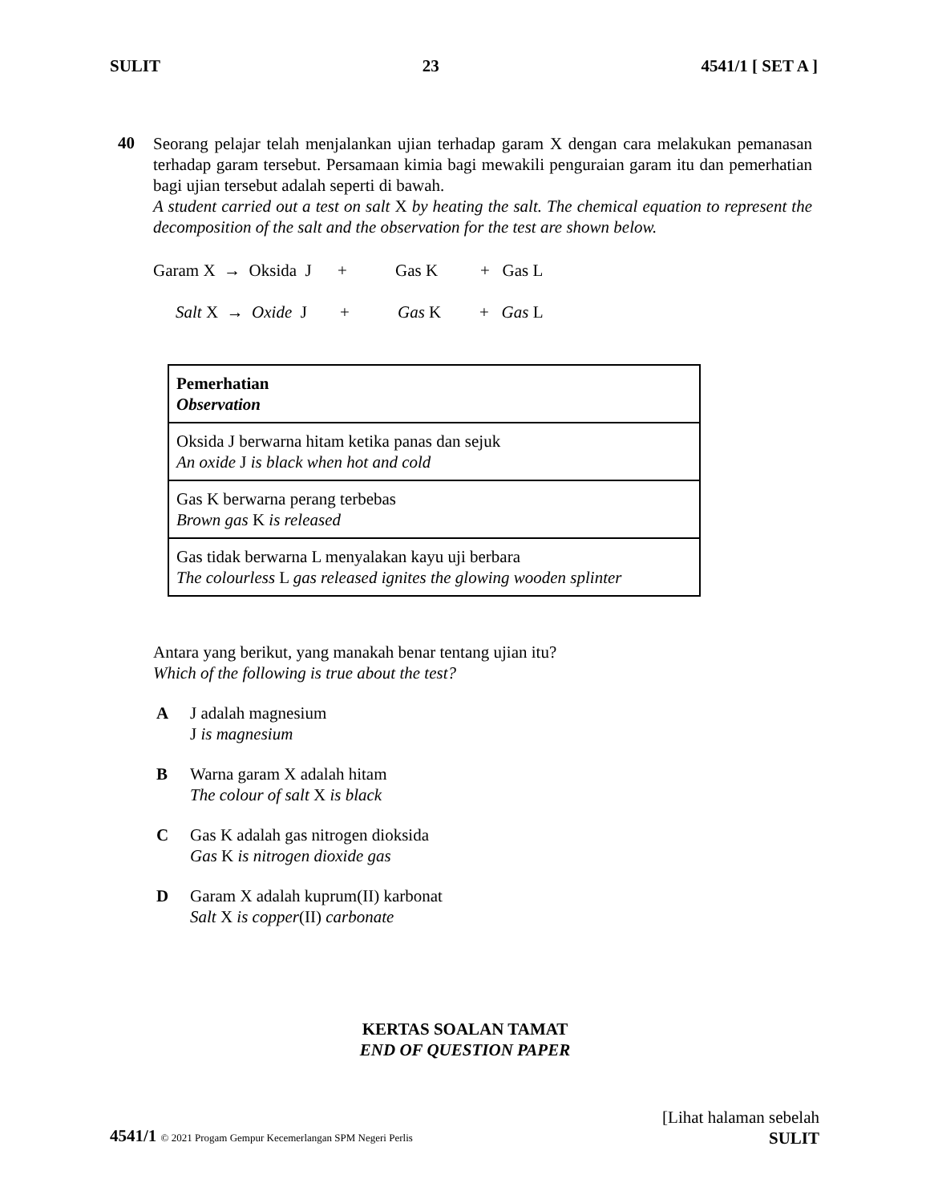SULIT 23 4541/1 [ SET A ]
40
Seorang pelajar telah menjalankan ujian terhadap garam X dengan cara melakukan pemanasan terhadap garam tersebut. Persamaan kimia bagi mewakili penguraian garam itu dan pemerhatian bagi ujian tersebut adalah seperti di bawah.
A student carried out a test on salt X by heating the salt. The chemical equation to represent the decomposition of the salt and the observation for the test are shown below.
Garam X → Oksida J + Gas K + Gas L
Salt X → Oxide J + Gas K + Gas L
| Pemerhatian Observation |
| Oksida J berwarna hitam ketika panas dan sejuk An oxide J is black when hot and cold |
| Gas K berwarna perang terbebas Brown gas K is released |
| Gas tidak berwarna L menyalakan kayu uji berbara The colourless L gas released ignites the glowing wooden splinter |
Antara yang berikut, yang manakah benar tentang ujian itu?
Which of the following is true about the test?
A J adalah magnesium
J is magnesium
B Warna garam X adalah hitam
The colour of salt X is black
C Gas K adalah gas nitrogen dioksida
Gas K is nitrogen dioxide gas
D Garam X adalah kuprum(II) karbonat
Salt X is copper(II) carbonate
KERTAS SOALAN TAMAT
END OF QUESTION PAPER
4541/1 © 2021 Progam Gempur Kecemerlangan SPM Negeri Perlis [Lihat halaman sebelah
SULIT